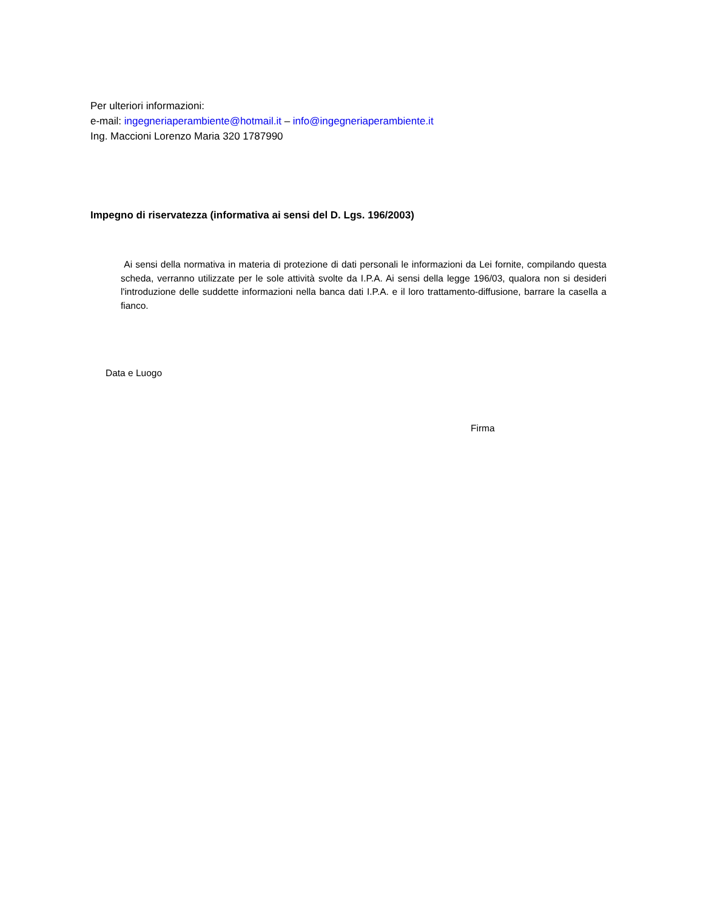Per ulteriori informazioni:
e-mail: ingegneriaperambiente@hotmail.it – info@ingegneriaperambiente.it
Ing. Maccioni Lorenzo Maria 320 1787990
Impegno di riservatezza (informativa ai sensi del D. Lgs. 196/2003)
Ai sensi della normativa in materia di protezione di dati personali le informazioni da Lei fornite, compilando questa scheda, verranno utilizzate per le sole attività svolte da I.P.A. Ai sensi della legge 196/03, qualora non si desideri l'introduzione delle suddette informazioni nella banca dati I.P.A. e il loro trattamento-diffusione, barrare la casella a fianco.
Data e Luogo
Firma